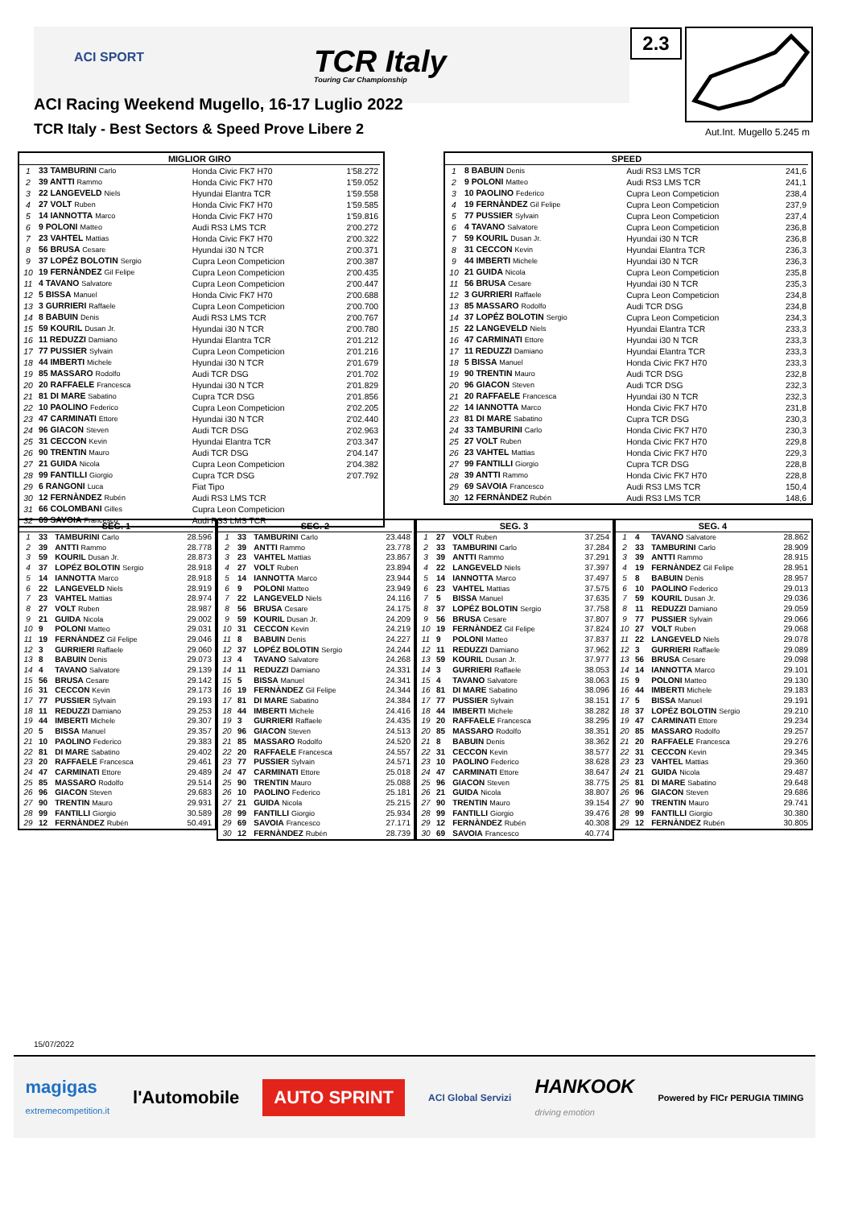ACI SPORT
TCR Italy
Touring Car Championship
2.3
Aut.Int. Mugello 5.245 m
ACI Racing Weekend Mugello, 16-17 Luglio 2022
TCR Italy - Best Sectors & Speed Prove Libere 2
| MIGLIOR GIRO | | | |
| --- | --- | --- | --- |
| 1 | 33 TAMBURINI Carlo | Honda Civic FK7 H70 | 1'58.272 |
| 2 | 39 ANTTI Rammo | Honda Civic FK7 H70 | 1'59.052 |
| 3 | 22 LANGEVELD Niels | Hyundai Elantra TCR | 1'59.558 |
| 4 | 27 VOLT Ruben | Honda Civic FK7 H70 | 1'59.585 |
| 5 | 14 IANNOTTA Marco | Honda Civic FK7 H70 | 1'59.816 |
| 6 | 9 POLONI Matteo | Audi RS3 LMS TCR | 2'00.272 |
| 7 | 23 VAHTEL Mattias | Honda Civic FK7 H70 | 2'00.322 |
| 8 | 56 BRUSA Cesare | Hyundai i30 N TCR | 2'00.371 |
| 9 | 37 LOPÉZ BOLOTIN Sergio | Cupra Leon Competicion | 2'00.387 |
| 10 | 19 FERNÀNDEZ Gil Felipe | Cupra Leon Competicion | 2'00.435 |
| 11 | 4 TAVANO Salvatore | Cupra Leon Competicion | 2'00.447 |
| 12 | 5 BISSA Manuel | Honda Civic FK7 H70 | 2'00.688 |
| 13 | 3 GURRIERI Raffaele | Cupra Leon Competicion | 2'00.700 |
| 14 | 8 BABUIN Denis | Audi RS3 LMS TCR | 2'00.767 |
| 15 | 59 KOURIL Dusan Jr. | Hyundai i30 N TCR | 2'00.780 |
| 16 | 11 REDUZZI Damiano | Hyundai Elantra TCR | 2'01.212 |
| 17 | 77 PUSSIER Sylvain | Cupra Leon Competicion | 2'01.216 |
| 18 | 44 IMBERTI Michele | Hyundai i30 N TCR | 2'01.679 |
| 19 | 85 MASSARO Rodolfo | Audi TCR DSG | 2'01.702 |
| 20 | 20 RAFFAELE Francesca | Hyundai i30 N TCR | 2'01.829 |
| 21 | 81 DI MARE Sabatino | Cupra TCR DSG | 2'01.856 |
| 22 | 10 PAOLINO Federico | Cupra Leon Competicion | 2'02.205 |
| 23 | 47 CARMINATI Ettore | Hyundai i30 N TCR | 2'02.440 |
| 24 | 96 GIACON Steven | Audi TCR DSG | 2'02.963 |
| 25 | 31 CECCON Kevin | Hyundai Elantra TCR | 2'03.347 |
| 26 | 90 TRENTIN Mauro | Audi TCR DSG | 2'04.147 |
| 27 | 21 GUIDA Nicola | Cupra Leon Competicion | 2'04.382 |
| 28 | 99 FANTILLI Giorgio | Cupra TCR DSG | 2'07.792 |
| 29 | 6 RANGONI Luca | Fiat Tipo | |
| 30 | 12 FERNÀNDEZ Rubén | Audi RS3 LMS TCR | |
| 31 | 66 COLOMBANI Gilles | Cupra Leon Competicion | |
| 32 | 69 SAVOIA Francesco | Audi RS3 LMS TCR | |
| SPEED | | | |
| --- | --- | --- | --- |
| 1 | 8 BABUIN Denis | Audi RS3 LMS TCR | 241,6 |
| 2 | 9 POLONI Matteo | Audi RS3 LMS TCR | 241,1 |
| 3 | 10 PAOLINO Federico | Cupra Leon Competicion | 238,4 |
| 4 | 19 FERNÀNDEZ Gil Felipe | Cupra Leon Competicion | 237,9 |
| 5 | 77 PUSSIER Sylvain | Cupra Leon Competicion | 237,4 |
| 6 | 4 TAVANO Salvatore | Cupra Leon Competicion | 236,8 |
| 7 | 59 KOURIL Dusan Jr. | Hyundai i30 N TCR | 236,8 |
| 8 | 31 CECCON Kevin | Hyundai Elantra TCR | 236,3 |
| 9 | 44 IMBERTI Michele | Hyundai i30 N TCR | 236,3 |
| 10 | 21 GUIDA Nicola | Cupra Leon Competicion | 235,8 |
| 11 | 56 BRUSA Cesare | Hyundai i30 N TCR | 235,3 |
| 12 | 3 GURRIERI Raffaele | Cupra Leon Competicion | 234,8 |
| 13 | 85 MASSARO Rodolfo | Audi TCR DSG | 234,8 |
| 14 | 37 LOPÉZ BOLOTIN Sergio | Cupra Leon Competicion | 234,3 |
| 15 | 22 LANGEVELD Niels | Hyundai Elantra TCR | 233,3 |
| 16 | 47 CARMINATI Ettore | Hyundai i30 N TCR | 233,3 |
| 17 | 11 REDUZZI Damiano | Hyundai Elantra TCR | 233,3 |
| 18 | 5 BISSA Manuel | Honda Civic FK7 H70 | 233,3 |
| 19 | 90 TRENTIN Mauro | Audi TCR DSG | 232,8 |
| 20 | 96 GIACON Steven | Audi TCR DSG | 232,3 |
| 21 | 20 RAFFAELE Francesca | Hyundai i30 N TCR | 232,3 |
| 22 | 14 IANNOTTA Marco | Honda Civic FK7 H70 | 231,8 |
| 23 | 81 DI MARE Sabatino | Cupra TCR DSG | 230,3 |
| 24 | 33 TAMBURINI Carlo | Honda Civic FK7 H70 | 230,3 |
| 25 | 27 VOLT Ruben | Honda Civic FK7 H70 | 229,8 |
| 26 | 23 VAHTEL Mattias | Honda Civic FK7 H70 | 229,3 |
| 27 | 99 FANTILLI Giorgio | Cupra TCR DSG | 228,8 |
| 28 | 39 ANTTI Rammo | Honda Civic FK7 H70 | 228,8 |
| 29 | 69 SAVOIA Francesco | Audi RS3 LMS TCR | 150,4 |
| 30 | 12 FERNÀNDEZ Rubén | Audi RS3 LMS TCR | 148,6 |
| SEG. 1 | | | |
| --- | --- | --- | --- |
| 1 | 33 | TAMBURINI Carlo | 28.596 |
| 2 | 39 | ANTTI Rammo | 28.778 |
| 3 | 59 | KOURIL Dusan Jr. | 28.873 |
| 4 | 37 | LOPÉZ BOLOTIN Sergio | 28.918 |
| 5 | 14 | IANNOTTA Marco | 28.918 |
| 6 | 22 | LANGEVELD Niels | 28.919 |
| 7 | 23 | VAHTEL Mattias | 28.974 |
| 8 | 27 | VOLT Ruben | 28.987 |
| 9 | 21 | GUIDA Nicola | 29.002 |
| 10 | 9 | POLONI Matteo | 29.031 |
| 11 | 19 | FERNÀNDEZ Gil Felipe | 29.046 |
| 12 | 3 | GURRIERI Raffaele | 29.060 |
| 13 | 8 | BABUIN Denis | 29.073 |
| 14 | 4 | TAVANO Salvatore | 29.139 |
| 15 | 56 | BRUSA Cesare | 29.142 |
| 16 | 31 | CECCON Kevin | 29.173 |
| 17 | 77 | PUSSIER Sylvain | 29.193 |
| 18 | 11 | REDUZZI Damiano | 29.253 |
| 19 | 44 | IMBERTI Michele | 29.307 |
| 20 | 5 | BISSA Manuel | 29.357 |
| 21 | 10 | PAOLINO Federico | 29.383 |
| 22 | 81 | DI MARE Sabatino | 29.402 |
| 23 | 20 | RAFFAELE Francesca | 29.461 |
| 24 | 47 | CARMINATI Ettore | 29.489 |
| 25 | 85 | MASSARO Rodolfo | 29.514 |
| 26 | 96 | GIACON Steven | 29.683 |
| 27 | 90 | TRENTIN Mauro | 29.931 |
| 28 | 99 | FANTILLI Giorgio | 30.589 |
| 29 | 12 | FERNÀNDEZ Rubén | 50.491 |
| SEG. 2 | | | |
| --- | --- | --- | --- |
| 1 | 33 | TAMBURINI Carlo | 23.448 |
| 2 | 39 | ANTTI Rammo | 23.778 |
| 3 | 23 | VAHTEL Mattias | 23.867 |
| 4 | 27 | VOLT Ruben | 23.894 |
| 5 | 14 | IANNOTTA Marco | 23.944 |
| 6 | 9 | POLONI Matteo | 23.949 |
| 7 | 22 | LANGEVELD Niels | 24.116 |
| 8 | 56 | BRUSA Cesare | 24.175 |
| 9 | 59 | KOURIL Dusan Jr. | 24.209 |
| 10 | 31 | CECCON Kevin | 24.219 |
| 11 | 8 | BABUIN Denis | 24.227 |
| 12 | 37 | LOPÉZ BOLOTIN Sergio | 24.244 |
| 13 | 4 | TAVANO Salvatore | 24.268 |
| 14 | 11 | REDUZZI Damiano | 24.331 |
| 15 | 5 | BISSA Manuel | 24.341 |
| 16 | 19 | FERNÀNDEZ Gil Felipe | 24.344 |
| 17 | 81 | DI MARE Sabatino | 24.384 |
| 18 | 44 | IMBERTI Michele | 24.416 |
| 19 | 3 | GURRIERI Raffaele | 24.435 |
| 20 | 96 | GIACON Steven | 24.513 |
| 21 | 85 | MASSARO Rodolfo | 24.520 |
| 22 | 20 | RAFFAELE Francesca | 24.557 |
| 23 | 77 | PUSSIER Sylvain | 24.571 |
| 24 | 47 | CARMINATI Ettore | 25.018 |
| 25 | 90 | TRENTIN Mauro | 25.088 |
| 26 | 10 | PAOLINO Federico | 25.181 |
| 27 | 21 | GUIDA Nicola | 25.215 |
| 28 | 99 | FANTILLI Giorgio | 25.934 |
| 29 | 69 | SAVOIA Francesco | 27.171 |
| 30 | 12 | FERNÀNDEZ Rubén | 28.739 |
| SEG. 3 | | | |
| --- | --- | --- | --- |
| 1 | 27 | VOLT Ruben | 37.254 |
| 2 | 33 | TAMBURINI Carlo | 37.284 |
| 3 | 39 | ANTTI Rammo | 37.291 |
| 4 | 22 | LANGEVELD Niels | 37.397 |
| 5 | 14 | IANNOTTA Marco | 37.497 |
| 6 | 23 | VAHTEL Mattias | 37.575 |
| 7 | 5 | BISSA Manuel | 37.635 |
| 8 | 37 | LOPÉZ BOLOTIN Sergio | 37.758 |
| 9 | 56 | BRUSA Cesare | 37.807 |
| 10 | 19 | FERNÀNDEZ Gil Felipe | 37.824 |
| 11 | 9 | POLONI Matteo | 37.837 |
| 12 | 11 | REDUZZI Damiano | 37.962 |
| 13 | 59 | KOURIL Dusan Jr. | 37.977 |
| 14 | 3 | GURRIERI Raffaele | 38.053 |
| 15 | 4 | TAVANO Salvatore | 38.063 |
| 16 | 81 | DI MARE Sabatino | 38.096 |
| 17 | 77 | PUSSIER Sylvain | 38.151 |
| 18 | 44 | IMBERTI Michele | 38.282 |
| 19 | 20 | RAFFAELE Francesca | 38.295 |
| 20 | 85 | MASSARO Rodolfo | 38.351 |
| 21 | 8 | BABUIN Denis | 38.362 |
| 22 | 31 | CECCON Kevin | 38.577 |
| 23 | 10 | PAOLINO Federico | 38.628 |
| 24 | 47 | CARMINATI Ettore | 38.647 |
| 25 | 96 | GIACON Steven | 38.775 |
| 26 | 21 | GUIDA Nicola | 38.807 |
| 27 | 90 | TRENTIN Mauro | 39.154 |
| 28 | 99 | FANTILLI Giorgio | 39.476 |
| 29 | 12 | FERNÀNDEZ Rubén | 40.308 |
| 30 | 69 | SAVOIA Francesco | 40.774 |
| SEG. 4 | | | |
| --- | --- | --- | --- |
| 1 | 4 | TAVANO Salvatore | 28.862 |
| 2 | 33 | TAMBURINI Carlo | 28.909 |
| 3 | 39 | ANTTI Rammo | 28.915 |
| 4 | 19 | FERNÀNDEZ Gil Felipe | 28.951 |
| 5 | 8 | BABUIN Denis | 28.957 |
| 6 | 10 | PAOLINO Federico | 29.013 |
| 7 | 59 | KOURIL Dusan Jr. | 29.036 |
| 8 | 11 | REDUZZI Damiano | 29.059 |
| 9 | 77 | PUSSIER Sylvain | 29.066 |
| 10 | 27 | VOLT Ruben | 29.068 |
| 11 | 22 | LANGEVELD Niels | 29.078 |
| 12 | 3 | GURRIERI Raffaele | 29.089 |
| 13 | 56 | BRUSA Cesare | 29.098 |
| 14 | 14 | IANNOTTA Marco | 29.101 |
| 15 | 9 | POLONI Matteo | 29.130 |
| 16 | 44 | IMBERTI Michele | 29.183 |
| 17 | 5 | BISSA Manuel | 29.191 |
| 18 | 37 | LOPÉZ BOLOTIN Sergio | 29.210 |
| 19 | 47 | CARMINATI Ettore | 29.234 |
| 20 | 85 | MASSARO Rodolfo | 29.257 |
| 21 | 20 | RAFFAELE Francesca | 29.276 |
| 22 | 31 | CECCON Kevin | 29.345 |
| 23 | 23 | VAHTEL Mattias | 29.360 |
| 24 | 21 | GUIDA Nicola | 29.487 |
| 25 | 81 | DI MARE Sabatino | 29.648 |
| 26 | 96 | GIACON Steven | 29.686 |
| 27 | 90 | TRENTIN Mauro | 29.741 |
| 28 | 99 | FANTILLI Giorgio | 30.380 |
| 29 | 12 | FERNÀNDEZ Rubén | 30.805 |
15/07/2022
magigas
extremecompetition.it l'Automobile AUTO SPRINT ACI Global Servizi HANKOOK
driving emotion Powered by FICr PERUGIA TIMING